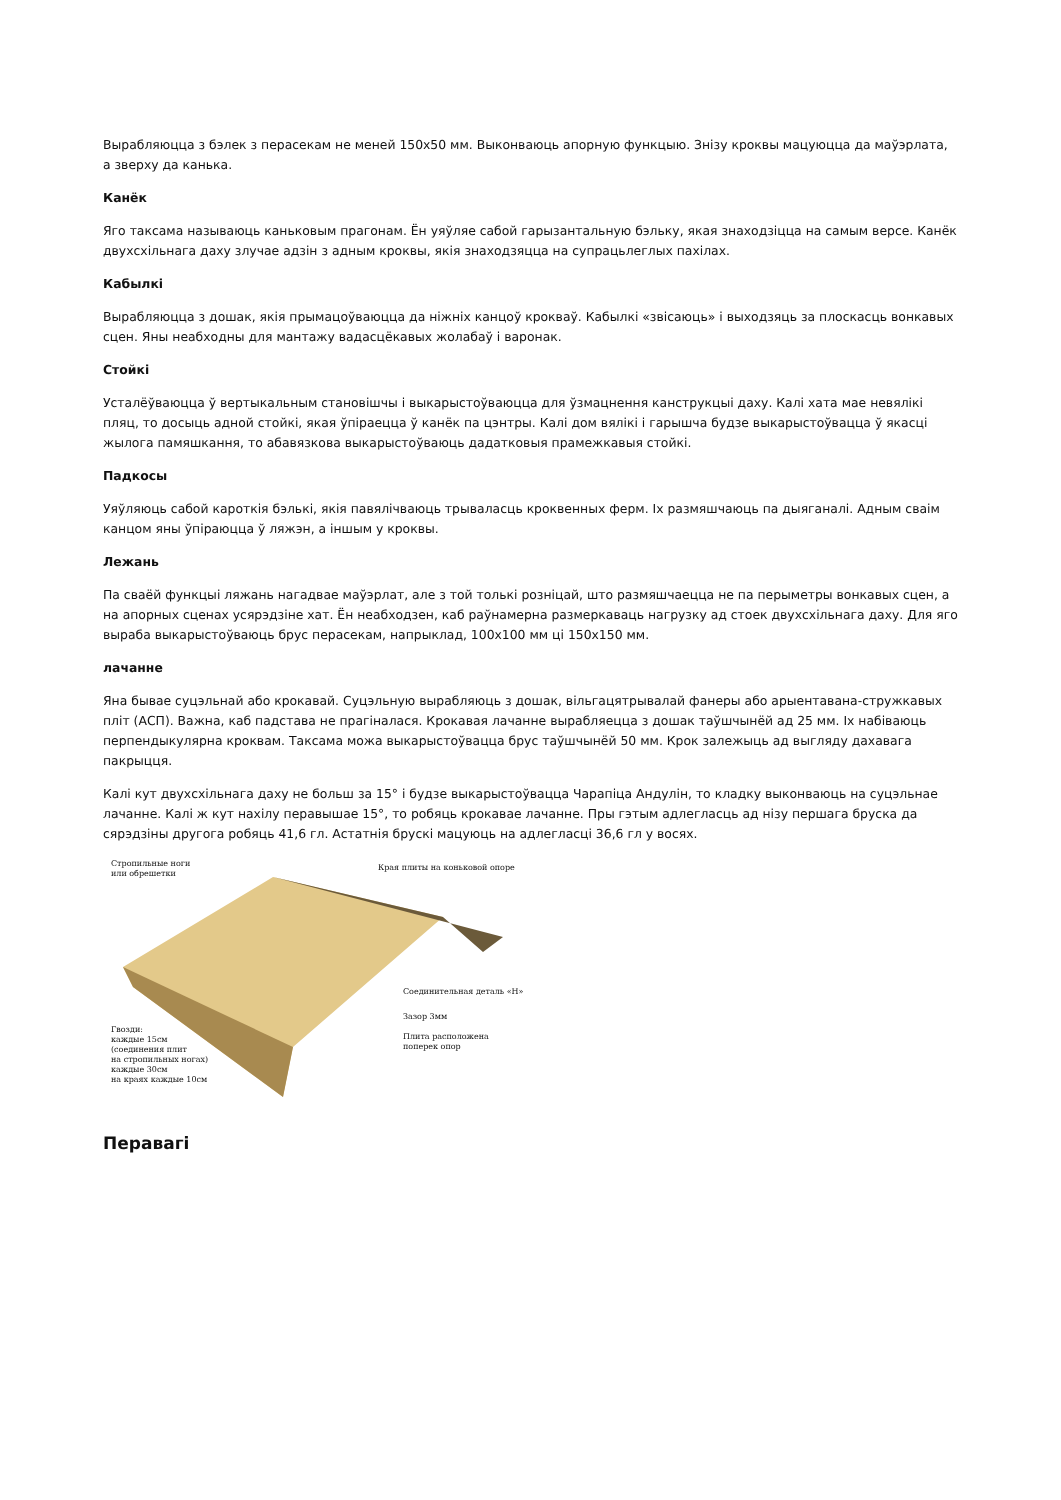Вырабляюцца з бэлек з перасекам не меней 150х50 мм. Выконваюць апорную функцыю. Знізу кроквы мацуюцца да маўэрлата, а зверху да канька.
Канёк
Яго таксама называюць каньковым прагонам. Ён уяўляе сабой гарызантальную бэльку, якая знаходзіцца на самым версе. Канёк двухсхільнага даху злучае адзін з адным кроквы, якія знаходзяцца на супрацьлеглых пахілах.
Кабылкі
Вырабляюцца з дошак, якія прымацоўваюцца да ніжніх канцоў крокваў. Кабылкі «звісаюць» і выходзяць за плоскасць вонкавых сцен. Яны неабходны для мантажу вадасцёкавых жолабаў і варонак.
Стойкі
Усталёўваюцца ў вертыкальным становішчы і выкарыстоўваюцца для ўзмацнення канструкцыі даху. Калі хата мае невялікі пляц, то досыць адной стойкі, якая ўпіраецца ў канёк па цэнтры. Калі дом вялікі і гарышча будзе выкарыстоўвацца ў якасці жылога памяшкання, то абавязкова выкарыстоўваюць дадатковыя прамежкавыя стойкі.
Падкосы
Уяўляюць сабой кароткія бэлькі, якія павялічваюць трываласць кроквенных ферм. Іх размяшчаюць па дыяганалі. Адным сваім канцом яны ўпіраюцца ў ляжэн, а іншым у кроквы.
Лежань
Па сваёй функцыі ляжань нагадвае маўэрлат, але з той толькі розніцай, што размяшчаецца не па перыметры вонкавых сцен, а на апорных сценах усярэдзіне хат. Ён неабходзен, каб раўнамерна размеркаваць нагрузку ад стоек двухсхільнага даху. Для яго выраба выкарыстоўваюць брус перасекам, напрыклад, 100х100 мм ці 150х150 мм.
лачанне
Яна бывае суцэльнай або крокавай. Суцэльную вырабляюць з дошак, вільгацятрывалай фанеры або арыентавана-стружкавых пліт (АСП). Важна, каб падстава не прагіналася. Крокавая лачанне вырабляецца з дошак таўшчынёй ад 25 мм. Іх набіваюць перпендыкулярна кроквам. Таксама можа выкарыстоўвацца брус таўшчынёй 50 мм. Крок залежыць ад выгляду дахавага пакрыцця.
Калі кут двухсхільнага даху не больш за 15° і будзе выкарыстоўвацца Чарапіца Андулін, то кладку выконваюць на суцэльнае лачанне. Калі ж кут нахілу перавышае 15°, то робяць крокавае лачанне. Пры гэтым адлегласць ад нізу першага бруска да сярэдзіны другога робяць 41,6 гл. Астатнія брускі мацуюць на адлеглас­ці 36,6 гл у восях.
Стропильные ноги
или обрешетки
Края плиты на коньковой опоре
Соединительная деталь «Н»
Зазор 3мм
Плита расположена
поперек опор
Гвозди:
каждые 15см
(соединения плит
на стропильных ногах)
каждые 30см
на краях каждые 10см
Перавагі